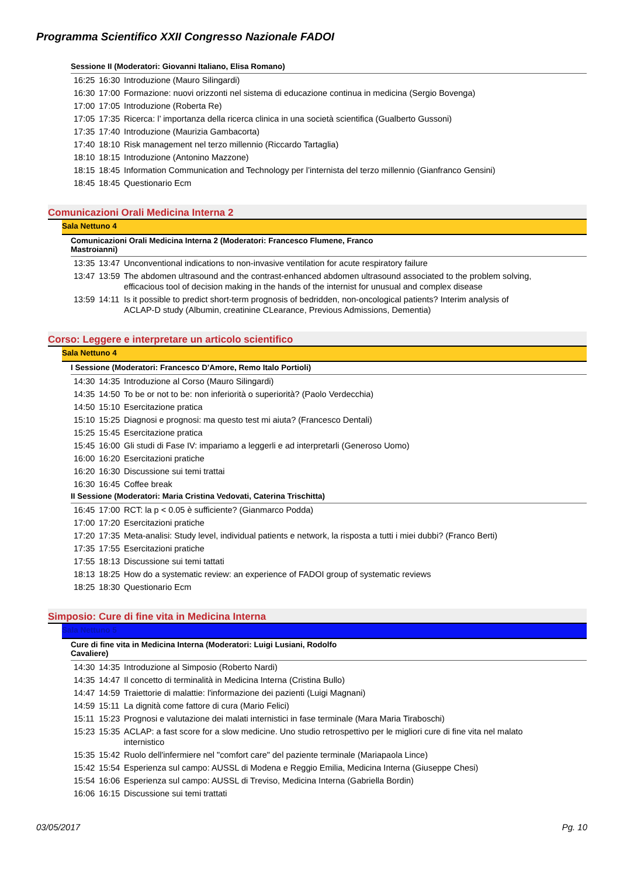Programma Scientifico XXII Congresso Nazionale FADOI
Sessione II (Moderatori: Giovanni Italiano, Elisa Romano)
| 16:25 | 16:30 | Introduzione (Mauro Silingardi) |
| 16:30 | 17:00 | Formazione: nuovi orizzonti nel sistema di educazione continua in medicina (Sergio Bovenga) |
| 17:00 | 17:05 | Introduzione (Roberta Re) |
| 17:05 | 17:35 | Ricerca: l’ importanza della ricerca clinica in una società scientifica (Gualberto Gussoni) |
| 17:35 | 17:40 | Introduzione (Maurizia Gambacorta) |
| 17:40 | 18:10 | Risk management nel terzo millennio (Riccardo Tartaglia) |
| 18:10 | 18:15 | Introduzione (Antonino Mazzone) |
| 18:15 | 18:45 | Information Communication and Technology per l’internista del terzo millennio (Gianfranco Gensini) |
| 18:45 | 18:45 | Questionario Ecm |
Comunicazioni Orali Medicina Interna 2
Sala Nettuno 4
Comunicazioni Orali Medicina Interna 2 (Moderatori: Francesco Flumene, Franco
Mastroianni)
| 13:35 | 13:47 | Unconventional indications to non-invasive ventilation for acute respiratory failure |
| 13:47 | 13:59 | The abdomen ultrasound and the contrast-enhanced abdomen ultrasound associated to the problem solving, efficacious tool of decision making in the hands of the internist for unusual and complex disease |
| 13:59 | 14:11 | Is it possible to predict short-term prognosis of bedridden, non-oncological patients? Interim analysis of ACLAP-D study (Albumin, creatinine CLearance, Previous Admissions, Dementia) |
Corso: Leggere e interpretare un articolo scientifico
Sala Nettuno 4
I Sessione (Moderatori: Francesco D'Amore, Remo Italo Portioli)
| 14:30 | 14:35 | Introduzione al Corso (Mauro Silingardi) |
| 14:35 | 14:50 | To be or not to be: non inferiorità o superiorità? (Paolo Verdecchia) |
| 14:50 | 15:10 | Esercitazione pratica |
| 15:10 | 15:25 | Diagnosi e prognosi: ma questo test mi aiuta? (Francesco Dentali) |
| 15:25 | 15:45 | Esercitazione pratica |
| 15:45 | 16:00 | Gli studi di Fase IV: impariamo a leggerli e ad interpretarli (Generoso Uomo) |
| 16:00 | 16:20 | Esercitazioni pratiche |
| 16:20 | 16:30 | Discussione sui temi trattai |
| 16:30 | 16:45 | Coffee break |
II Sessione (Moderatori: Maria Cristina Vedovati, Caterina Trischitta)
| 16:45 | 17:00 | RCT: la p < 0.05 è sufficiente? (Gianmarco Podda) |
| 17:00 | 17:20 | Esercitazioni pratiche |
| 17:20 | 17:35 | Meta-analisi: Study level, individual patients e network, la risposta a tutti i miei dubbi? (Franco Berti) |
| 17:35 | 17:55 | Esercitazioni pratiche |
| 17:55 | 18:13 | Discussione sui temi tattati |
| 18:13 | 18:25 | How do a systematic review: an experience of FADOI group of systematic reviews |
| 18:25 | 18:30 | Questionario Ecm |
Simposio: Cure di fine vita in Medicina Interna
Sala Nettuno 5
Cure di fine vita in Medicina Interna (Moderatori: Luigi Lusiani, Rodolfo
Cavaliere)
| 14:30 | 14:35 | Introduzione al Simposio (Roberto Nardi) |
| 14:35 | 14:47 | Il concetto di terminalità in Medicina Interna (Cristina Bullo) |
| 14:47 | 14:59 | Traiettorie di malattie: l'informazione dei pazienti (Luigi Magnani) |
| 14:59 | 15:11 | La dignità come fattore di cura (Mario Felici) |
| 15:11 | 15:23 | Prognosi e valutazione dei malati internistici in fase terminale (Mara Maria Tiraboschi) |
| 15:23 | 15:35 | ACLAP: a fast score for a slow medicine. Uno studio retrospettivo per le migliori cure di fine vita nel malato internistico |
| 15:35 | 15:42 | Ruolo dell'infermiere nel "comfort care" del paziente terminale (Mariapaola Lince) |
| 15:42 | 15:54 | Esperienza sul campo: AUSSL di Modena e Reggio Emilia, Medicina Interna (Giuseppe Chesi) |
| 15:54 | 16:06 | Esperienza sul campo: AUSSL di Treviso, Medicina Interna (Gabriella Bordin) |
| 16:06 | 16:15 | Discussione sui temi trattati |
03/05/2017 Pg. 10